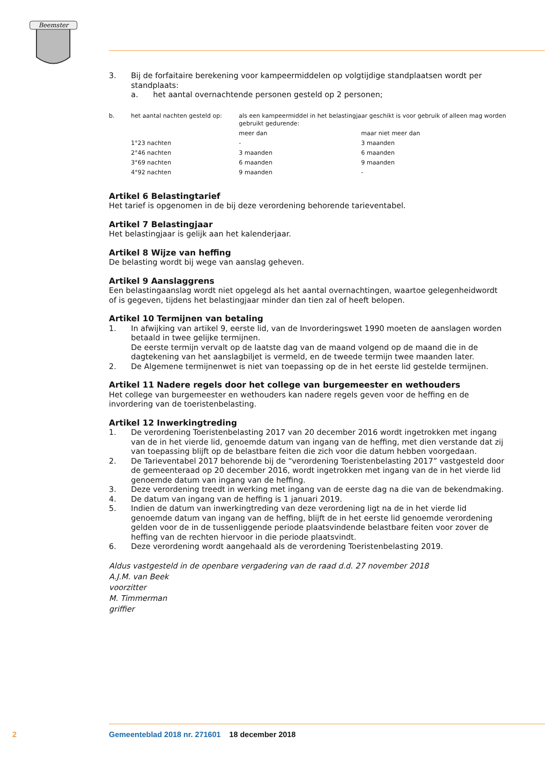Beemster
3. Bij de forfaitaire berekening voor kampeermiddelen op volgtijdige standplaatsen wordt per standplaats:
a. het aantal overnachtende personen gesteld op 2 personen;
| b. | het aantal nachten gesteld op: | als een kampeermiddel in het belastingjaar geschikt is voor gebruik of alleen mag worden gebruikt gedurende: | |
| | | meer dan | maar niet meer dan |
| | 1°23 nachten | - | 3 maanden |
| | 2°46 nachten | 3 maanden | 6 maanden |
| | 3°69 nachten | 6 maanden | 9 maanden |
| | 4°92 nachten | 9 maanden | - |
Artikel 6 Belastingtarief
Het tarief is opgenomen in de bij deze verordening behorende tarieventabel.
Artikel 7 Belastingjaar
Het belastingjaar is gelijk aan het kalenderjaar.
Artikel 8 Wijze van heffing
De belasting wordt bij wege van aanslag geheven.
Artikel 9 Aanslaggrens
Een belastingaanslag wordt niet opgelegd als het aantal overnachtingen, waartoe gelegenheidwordt of is gegeven, tijdens het belastingjaar minder dan tien zal of heeft belopen.
Artikel 10 Termijnen van betaling
1. In afwijking van artikel 9, eerste lid, van de Invorderingswet 1990 moeten de aanslagen worden betaald in twee gelijke termijnen.
De eerste termijn vervalt op de laatste dag van de maand volgend op de maand die in de dagtekening van het aanslagbiljet is vermeld, en de tweede termijn twee maanden later.
2. De Algemene termijnenwet is niet van toepassing op de in het eerste lid gestelde termijnen.
Artikel 11 Nadere regels door het college van burgemeester en wethouders
Het college van burgemeester en wethouders kan nadere regels geven voor de heffing en de invordering van de toeristenbelasting.
Artikel 12 Inwerkingtreding
1. De verordening Toeristenbelasting 2017 van 20 december 2016 wordt ingetrokken met ingang van de in het vierde lid, genoemde datum van ingang van de heffing, met dien verstande dat zij van toepassing blijft op de belastbare feiten die zich voor die datum hebben voorgedaan.
2. De Tarieventabel 2017 behorende bij de “verordening Toeristenbelasting 2017” vastgesteld door de gemeenteraad op 20 december 2016, wordt ingetrokken met ingang van de in het vierde lid genoemde datum van ingang van de heffing.
3. Deze verordening treedt in werking met ingang van de eerste dag na die van de bekendmaking.
4. De datum van ingang van de heffing is 1 januari 2019.
5. Indien de datum van inwerkingtreding van deze verordening ligt na de in het vierde lid genoemde datum van ingang van de heffing, blijft de in het eerste lid genoemde verordening gelden voor de in de tussenliggende periode plaatsvindende belastbare feiten voor zover de heffing van de rechten hiervoor in die periode plaatsvindt.
6. Deze verordening wordt aangehaald als de verordening Toeristenbelasting 2019.
Aldus vastgesteld in de openbare vergadering van de raad d.d. 27 november 2018
A.J.M. van Beek
voorzitter
M. Timmerman
griffier
2 Gemeenteblad 2018 nr. 271601 18 december 2018